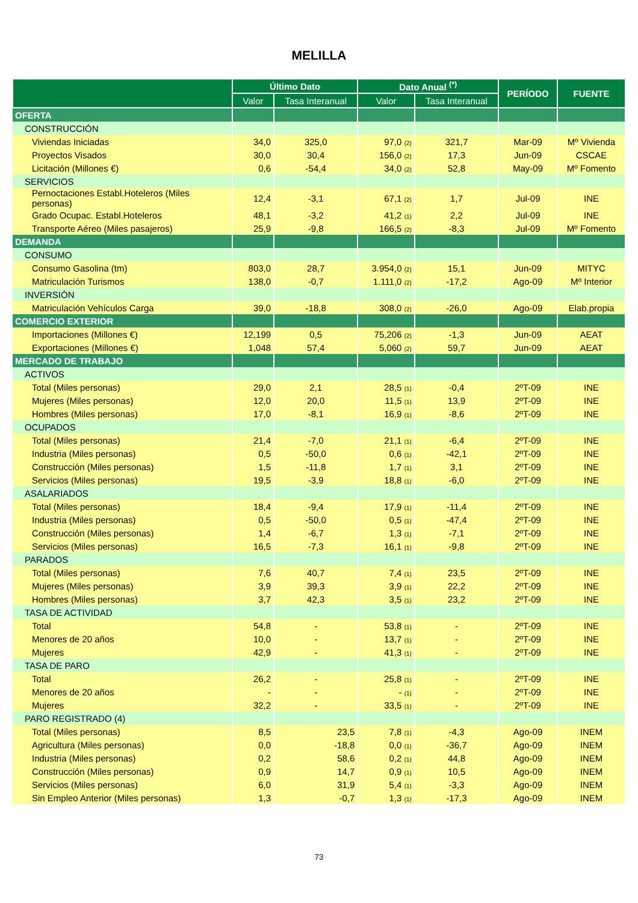MELILLA
| | Último Dato | | Dato Anual <sup>(*)</sup> | | PERÍODO | FUENTE |
| --- | --- | --- | --- | --- | --- | --- |
| | Valor | Tasa Interanual | Valor | Tasa Interanual | | |
| OFERTA | | | | | | |
| CONSTRUCCIÓN | | | | | | |
| Viviendas Iniciadas | 34,0 | 325,0 | 97,0 (2) | 321,7 | Mar-09 | Mº Vivienda |
| Proyectos Visados | 30,0 | 30,4 | 156,0 (2) | 17,3 | Jun-09 | CSCAE |
| Licitación (Millones €) | 0,6 | -54,4 | 34,0 (2) | 52,8 | May-09 | Mº Fomento |
| SERVICIOS | | | | | | |
| Pernoctaciones Establ.Hoteleros (Miles personas) | 12,4 | -3,1 | 67,1 (2) | 1,7 | Jul-09 | INE |
| Grado Ocupac. Establ.Hoteleros | 48,1 | -3,2 | 41,2 (1) | 2,2 | Jul-09 | INE |
| Transporte Aéreo (Miles pasajeros) | 25,9 | -9,8 | 166,5 (2) | -8,3 | Jul-09 | Mº Fomento |
| DEMANDA | | | | | | |
| CONSUMO | | | | | | |
| Consumo Gasolina (tm) | 803,0 | 28,7 | 3.954,0 (2) | 15,1 | Jun-09 | MITYC |
| Matriculación Turismos | 138,0 | -0,7 | 1.111,0 (2) | -17,2 | Ago-09 | Mº Interior |
| INVERSIÓN | | | | | | |
| Matriculación Vehículos Carga | 39,0 | -18,8 | 308,0 (2) | -26,0 | Ago-09 | Elab.propia |
| COMERCIO EXTERIOR | | | | | | |
| Importaciones (Millones €) | 12,199 | 0,5 | 75,206 (2) | -1,3 | Jun-09 | AEAT |
| Exportaciones (Millones €) | 1,048 | 57,4 | 5,060 (2) | 59,7 | Jun-09 | AEAT |
| MERCADO DE TRABAJO | | | | | | |
| ACTIVOS | | | | | | |
| Total (Miles personas) | 29,0 | 2,1 | 28,5 (1) | -0,4 | 2ºT-09 | INE |
| Mujeres (Miles personas) | 12,0 | 20,0 | 11,5 (1) | 13,9 | 2ºT-09 | INE |
| Hombres (Miles personas) | 17,0 | -8,1 | 16,9 (1) | -8,6 | 2ºT-09 | INE |
| OCUPADOS | | | | | | |
| Total (Miles personas) | 21,4 | -7,0 | 21,1 (1) | -6,4 | 2ºT-09 | INE |
| Industria (Miles personas) | 0,5 | -50,0 | 0,6 (1) | -42,1 | 2ºT-09 | INE |
| Construcción (Miles personas) | 1,5 | -11,8 | 1,7 (1) | 3,1 | 2ºT-09 | INE |
| Servicios (Miles personas) | 19,5 | -3,9 | 18,8 (1) | -6,0 | 2ºT-09 | INE |
| ASALARIADOS | | | | | | |
| Total (Miles personas) | 18,4 | -9,4 | 17,9 (1) | -11,4 | 2ºT-09 | INE |
| Industria (Miles personas) | 0,5 | -50,0 | 0,5 (1) | -47,4 | 2ºT-09 | INE |
| Construcción (Miles personas) | 1,4 | -6,7 | 1,3 (1) | -7,1 | 2ºT-09 | INE |
| Servicios (Miles personas) | 16,5 | -7,3 | 16,1 (1) | -9,8 | 2ºT-09 | INE |
| PARADOS | | | | | | |
| Total (Miles personas) | 7,6 | 40,7 | 7,4 (1) | 23,5 | 2ºT-09 | INE |
| Mujeres (Miles personas) | 3,9 | 39,3 | 3,9 (1) | 22,2 | 2ºT-09 | INE |
| Hombres (Miles personas) | 3,7 | 42,3 | 3,5 (1) | 23,2 | 2ºT-09 | INE |
| TASA DE ACTIVIDAD | | | | | | |
| Total | 54,8 | - | 53,8 (1) | - | 2ºT-09 | INE |
| Menores de 20 años | 10,0 | - | 13,7 (1) | - | 2ºT-09 | INE |
| Mujeres | 42,9 | - | 41,3 (1) | - | 2ºT-09 | INE |
| TASA DE PARO | | | | | | |
| Total | 26,2 | - | 25,8 (1) | - | 2ºT-09 | INE |
| Menores de 20 años | - | - | - (1) | - | 2ºT-09 | INE |
| Mujeres | 32,2 | - | 33,5 (1) | - | 2ºT-09 | INE |
| PARO REGISTRADO (4) | | | | | | |
| Total (Miles personas) | 8,5 | 23,5 | 7,8 (1) | -4,3 | Ago-09 | INEM |
| Agricultura (Miles personas) | 0,0 | -18,8 | 0,0 (1) | -36,7 | Ago-09 | INEM |
| Industria (Miles personas) | 0,2 | 58,6 | 0,2 (1) | 44,8 | Ago-09 | INEM |
| Construcción (Miles personas) | 0,9 | 14,7 | 0,9 (1) | 10,5 | Ago-09 | INEM |
| Servicios (Miles personas) | 6,0 | 31,9 | 5,4 (1) | -3,3 | Ago-09 | INEM |
| Sin Empleo Anterior (Miles personas) | 1,3 | -0,7 | 1,3 (1) | -17,3 | Ago-09 | INEM |
73